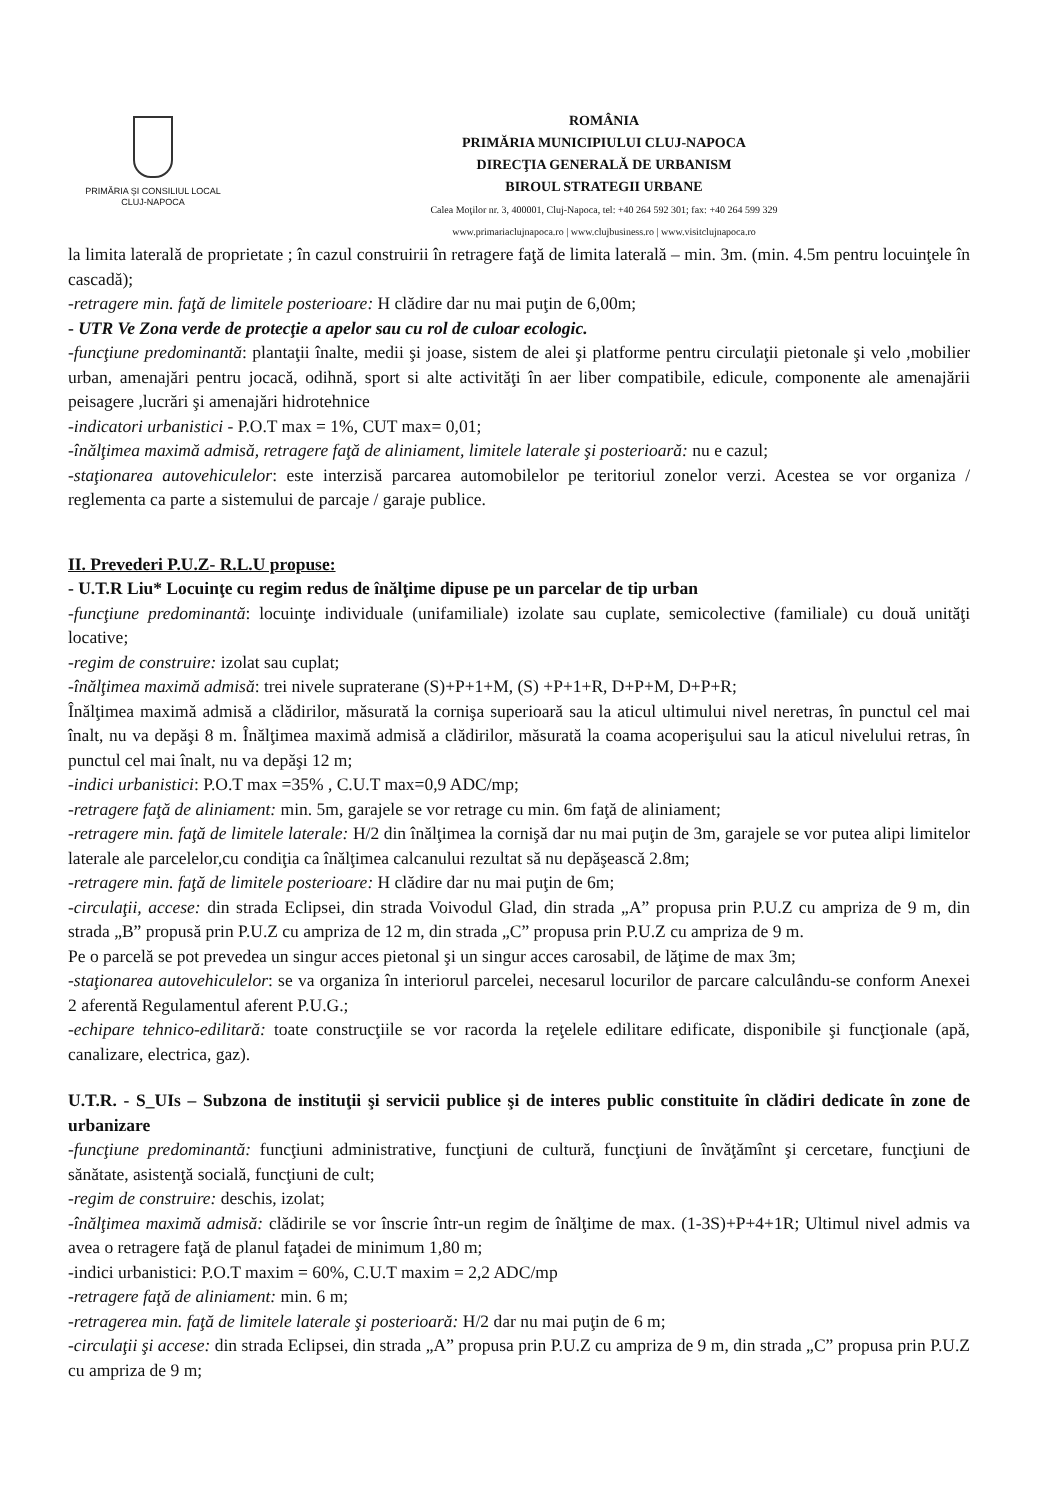PRIMĂRIA ŞI CONSILIUL LOCAL
CLUJ-NAPOCA
ROMÂNIA
PRIMĂRIA MUNICIPIULUI CLUJ-NAPOCA
DIRECŢIA GENERALĂ DE URBANISM
BIROUL STRATEGII URBANE
Calea Moţilor nr. 3, 400001, Cluj-Napoca, tel: +40 264 592 301; fax: +40 264 599 329
www.primariaclujnapoca.ro | www.clujbusiness.ro | www.visitclujnapoca.ro
la limita laterală de proprietate ; în cazul construirii în retragere faţă de limita laterală – min. 3m. (min. 4.5m pentru locuinţele în cascadă);
-retragere min. faţă de limitele posterioare: H clădire dar nu mai puţin de 6,00m;
- UTR Ve Zona verde de protecţie a apelor sau cu rol de culoar ecologic.
-funcţiune predominantă: plantaţii înalte, medii şi joase, sistem de alei şi platforme pentru circulaţii pietonale şi velo ,mobilier urban, amenajări pentru jocacă, odihnă, sport si alte activităţi în aer liber compatibile, edicule, componente ale amenajării peisagere ,lucrări şi amenajări hidrotehnice
-indicatori urbanistici - P.O.T max = 1%, CUT max= 0,01;
-înălţimea maximă admisă, retragere faţă de aliniament, limitele laterale şi posterioară: nu e cazul;
-staţionarea autovehiculelor: este interzisă parcarea automobilelor pe teritoriul zonelor verzi. Acestea se vor organiza / reglementa ca parte a sistemului de parcaje / garaje publice.
II. Prevederi P.U.Z- R.L.U propuse:
- U.T.R Liu* Locuinţe cu regim redus de înălţime dipuse pe un parcelar de tip urban
-funcţiune predominantă: locuinţe individuale (unifamiliale) izolate sau cuplate, semicolective (familiale) cu două unităţi locative;
-regim de construire: izolat sau cuplat;
-înălţimea maximă admisă: trei nivele supraterane (S)+P+1+M, (S) +P+1+R, D+P+M, D+P+R;
Înălţimea maximă admisă a clădirilor, măsurată la cornişa superioară sau la aticul ultimului nivel neretras, în punctul cel mai înalt, nu va depăşi 8 m. Înălţimea maximă admisă a clădirilor, măsurată la coama acoperişului sau la aticul nivelului retras, în punctul cel mai înalt, nu va depăşi 12 m;
-indici urbanistici: P.O.T max =35% , C.U.T max=0,9 ADC/mp;
-retragere faţă de aliniament: min. 5m, garajele se vor retrage cu min. 6m faţă de aliniament;
-retragere min. faţă de limitele laterale: H/2 din înălţimea la cornişă dar nu mai puţin de 3m, garajele se vor putea alipi limitelor laterale ale parcelelor,cu condiţia ca înălţimea calcanului rezultat să nu depăşească 2.8m;
-retragere min. faţă de limitele posterioare: H clădire dar nu mai puţin de 6m;
-circulaţii, accese: din strada Eclipsei, din strada Voivodul Glad, din strada „A” propusa prin P.U.Z cu ampriza de 9 m, din strada „B” propusă prin P.U.Z cu ampriza de 12 m, din strada „C” propusa prin P.U.Z cu ampriza de 9 m.
Pe o parcelă se pot prevedea un singur acces pietonal şi un singur acces carosabil, de lăţime de max 3m;
-staţionarea autovehiculelor: se va organiza în interiorul parcelei, necesarul locurilor de parcare calculându-se conform Anexei 2 aferentă Regulamentul aferent P.U.G.;
-echipare tehnico-edilitară: toate construcţiile se vor racorda la reţelele edilitare edificate, disponibile şi funcţionale (apă, canalizare, electrica, gaz).
U.T.R. - S_UIs – Subzona de instituţii şi servicii publice şi de interes public constituite în clădiri dedicate în zone de urbanizare
-funcţiune predominantă: funcţiuni administrative, funcţiuni de cultură, funcţiuni de învăţămînt şi cercetare, funcţiuni de sănătate, asistenţă socială, funcţiuni de cult;
-regim de construire: deschis, izolat;
-înălţimea maximă admisă: clădirile se vor înscrie într-un regim de înălţime de max. (1-3S)+P+4+1R; Ultimul nivel admis va avea o retragere faţă de planul faţadei de minimum 1,80 m;
-indici urbanistici: P.O.T maxim = 60%, C.U.T maxim = 2,2 ADC/mp
-retragere faţă de aliniament: min. 6 m;
-retragerea min. faţă de limitele laterale şi posterioară: H/2 dar nu mai puţin de 6 m;
-circulaţii şi accese: din strada Eclipsei, din strada „A” propusa prin P.U.Z cu ampriza de 9 m, din strada „C” propusa prin P.U.Z cu ampriza de 9 m;